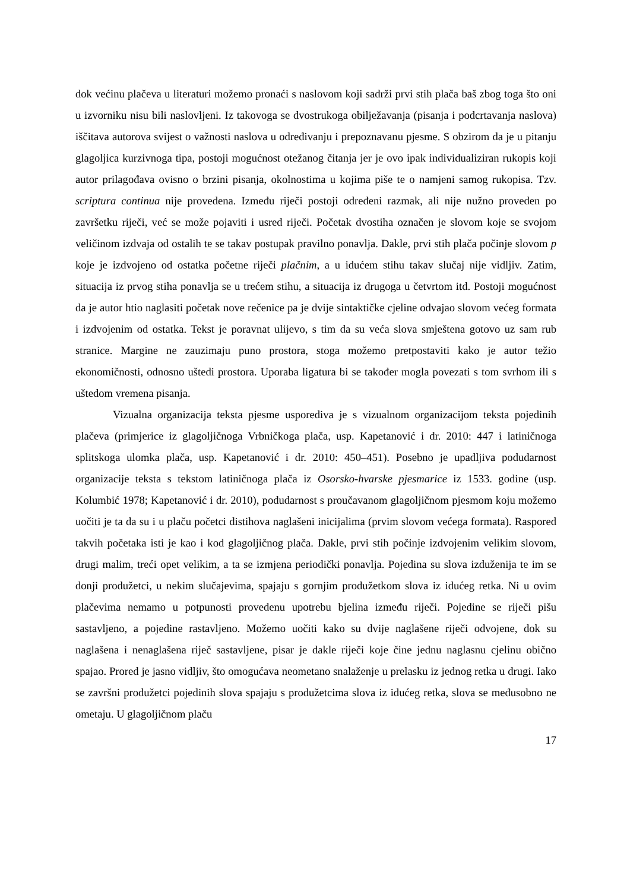dok većinu plačeva u literaturi možemo pronaći s naslovom koji sadrži prvi stih plača baš zbog toga što oni u izvorniku nisu bili naslovljeni. Iz takovoga se dvostrukoga obilježavanja (pisanja i podcrtavanja naslova) iščitava autorova svijest o važnosti naslova u određivanju i prepoznavanu pjesme. S obzirom da je u pitanju glagoljica kurzivnoga tipa, postoji mogućnost otežanog čitanja jer je ovo ipak individualiziran rukopis koji autor prilagođava ovisno o brzini pisanja, okolnostima u kojima piše te o namjeni samog rukopisa. Tzv. scriptura continua nije provedena. Između riječi postoji određeni razmak, ali nije nužno proveden po završetku riječi, već se može pojaviti i usred riječi. Početak dvostiha označen je slovom koje se svojom veličinom izdvaja od ostalih te se takav postupak pravilno ponavlja. Dakle, prvi stih plača počinje slovom p koje je izdvojeno od ostatka početne riječi plačnim, a u idućem stihu takav slučaj nije vidljiv. Zatim, situacija iz prvog stiha ponavlja se u trećem stihu, a situacija iz drugoga u četvrtom itd. Postoji mogućnost da je autor htio naglasiti početak nove rečenice pa je dvije sintaktičke cjeline odvajao slovom većeg formata i izdvojenim od ostatka. Tekst je poravnat ulijevo, s tim da su veća slova smještena gotovo uz sam rub stranice. Margine ne zauzimaju puno prostora, stoga možemo pretpostaviti kako je autor težio ekonomičnosti, odnosno uštedi prostora. Uporaba ligatura bi se također mogla povezati s tom svrhom ili s uštedom vremena pisanja.
Vizualna organizacija teksta pjesme usporediva je s vizualnom organizacijom teksta pojedinih plačeva (primjerice iz glagoljičnoga Vrbničkoga plača, usp. Kapetanović i dr. 2010: 447 i latiničnoga splitskoga ulomka plača, usp. Kapetanović i dr. 2010: 450–451). Posebno je upadljiva podudarnost organizacije teksta s tekstom latiničnoga plača iz Osorsko-hvarske pjesmarice iz 1533. godine (usp. Kolumbić 1978; Kapetanović i dr. 2010), podudarnost s proučavanom glagoljičnom pjesmom koju možemo uočiti je ta da su i u plaču početci distihova naglašeni inicijalima (prvim slovom većega formata). Raspored takvih početaka isti je kao i kod glagoljičnog plača. Dakle, prvi stih počinje izdvojenim velikim slovom, drugi malim, treći opet velikim, a ta se izmjena periodički ponavlja. Pojedina su slova izduženija te im se donji produžetci, u nekim slučajevima, spajaju s gornjim produžetkom slova iz idućeg retka. Ni u ovim plačevima nemamo u potpunosti provedenu upotrebu bjelina između riječi. Pojedine se riječi pišu sastavljeno, a pojedine rastavljeno. Možemo uočiti kako su dvije naglašene riječi odvojene, dok su naglašena i nenaglašena riječ sastavljene, pisar je dakle riječi koje čine jednu naglasnu cjelinu obično spajao. Prored je jasno vidljiv, što omogućava neometano snalaženje u prelasku iz jednog retka u drugi. Iako se završni produžetci pojedinih slova spajaju s produžetcima slova iz idućeg retka, slova se međusobno ne ometaju. U glagoljičnom plaču
17